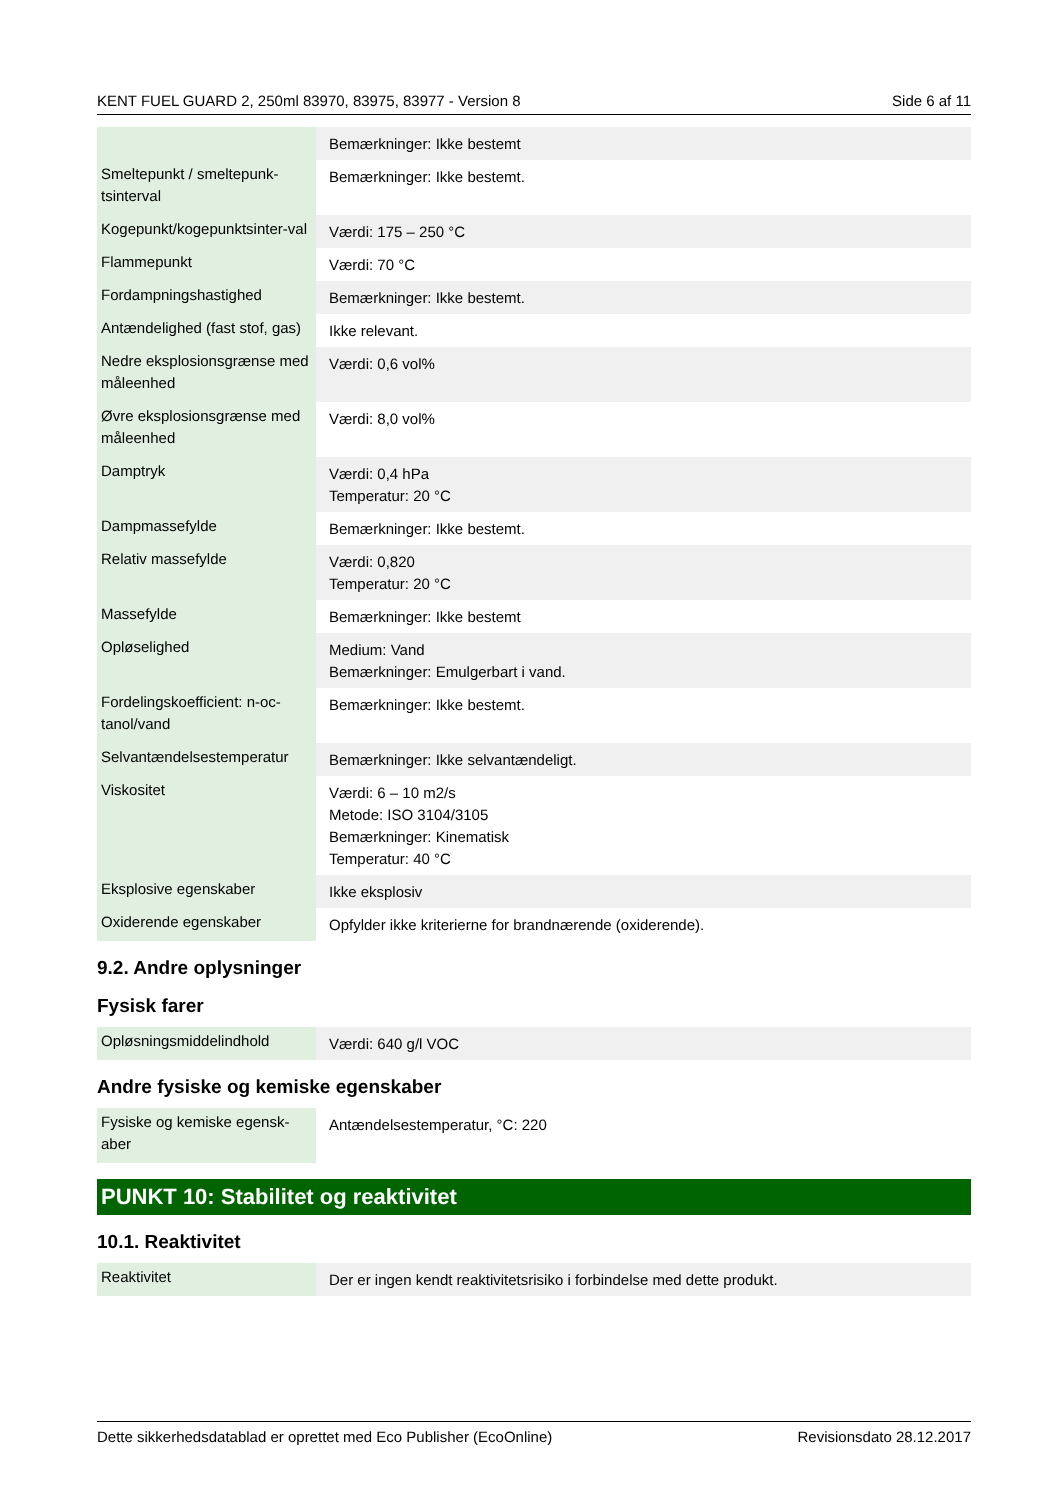KENT FUEL GUARD 2, 250ml 83970, 83975, 83977 - Version 8 Side 6 af 11
| | Bemærkninger: Ikke bestemt |
| Smeltepunkt / smeltepunk-tsinterval | Bemærkninger: Ikke bestemt. |
| Kogepunkt/kogepunktsinter-val | Værdi: 175 – 250 °C |
| Flammepunkt | Værdi: 70 °C |
| Fordampningshastighed | Bemærkninger: Ikke bestemt. |
| Antændelighed (fast stof, gas) | Ikke relevant. |
| Nedre eksplosionsgrænse med måleenhed | Værdi: 0,6 vol% |
| Øvre eksplosionsgrænse med måleenhed | Værdi: 8,0 vol% |
| Damptryk | Værdi: 0,4 hPa Temperatur: 20 °C |
| Dampmassefylde | Bemærkninger: Ikke bestemt. |
| Relativ massefylde | Værdi: 0,820 Temperatur: 20 °C |
| Massefylde | Bemærkninger: Ikke bestemt |
| Opløselighed | Medium: Vand Bemærkninger: Emulgerbart i vand. |
| Fordelingskoefficient: n-oc-tanol/vand | Bemærkninger: Ikke bestemt. |
| Selvantændelsestemperatur | Bemærkninger: Ikke selvantændeligt. |
| Viskositet | Værdi: 6 – 10 m2/s Metode: ISO 3104/3105 Bemærkninger: Kinematisk Temperatur: 40 °C |
| Eksplosive egenskaber | Ikke eksplosiv |
| Oxiderende egenskaber | Opfylder ikke kriterierne for brandnærende (oxiderende). |
9.2. Andre oplysninger
Fysisk farer
| Opløsningsmiddelindhold | Værdi: 640 g/l VOC |
Andre fysiske og kemiske egenskaber
| Fysiske og kemiske egensk-aber | Antændelsestemperatur, °C: 220 |
PUNKT 10: Stabilitet og reaktivitet
10.1. Reaktivitet
| Reaktivitet | Der er ingen kendt reaktivitetsrisiko i forbindelse med dette produkt. |
Dette sikkerhedsdatablad er oprettet med Eco Publisher (EcoOnline) Revisionsdato 28.12.2017